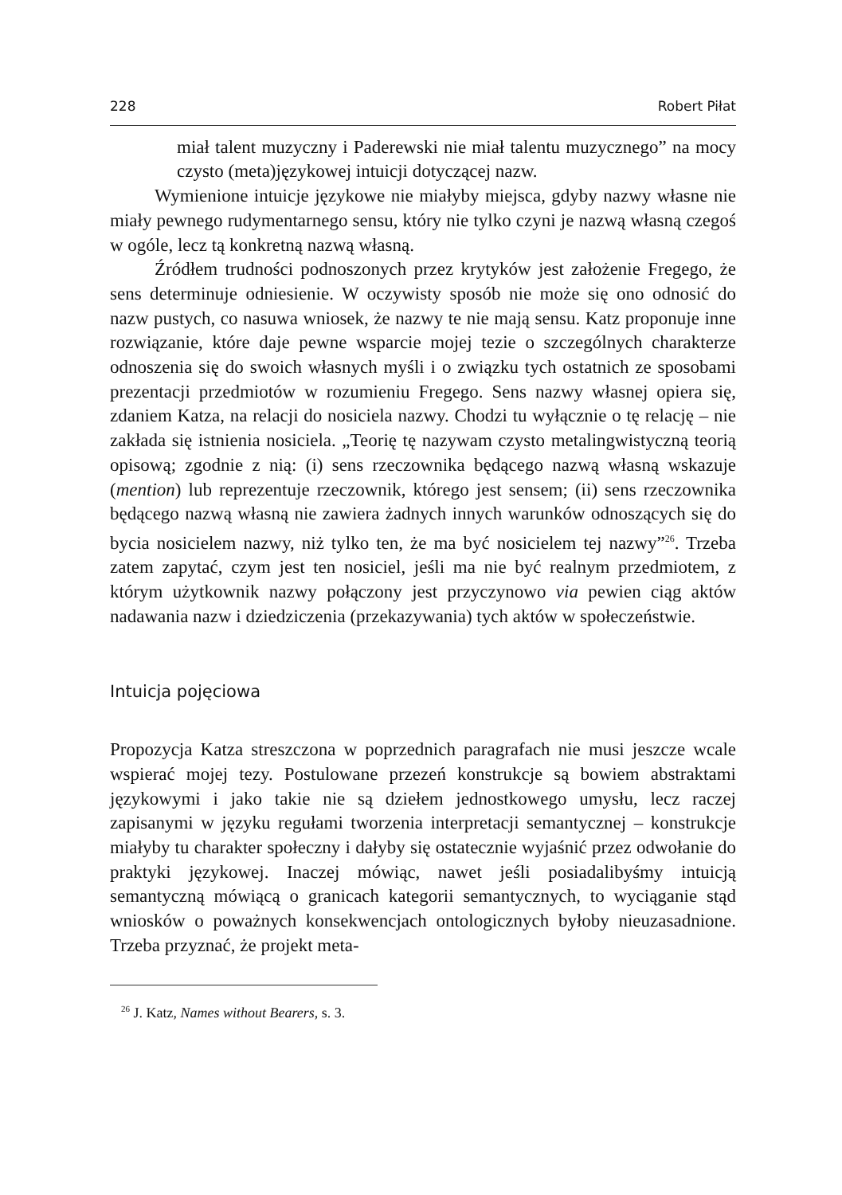228 Robert Piłat
miał talent muzyczny i Paderewski nie miał talentu muzycznego” na mocy czysto (meta)językowej intuicji dotyczącej nazw.
Wymienione intuicje językowe nie miałyby miejsca, gdyby nazwy własne nie miały pewnego rudymentarnego sensu, który nie tylko czyni je nazwą własną czegoś w ogóle, lecz tą konkretną nazwą własną.
Źródłem trudności podnoszonych przez krytyków jest założenie Fregego, że sens determinuje odniesienie. W oczywisty sposób nie może się ono odnosić do nazw pustych, co nasuwa wniosek, że nazwy te nie mają sensu. Katz proponuje inne rozwiązanie, które daje pewne wsparcie mojej tezie o szczególnych charakterze odnoszenia się do swoich własnych myśli i o związku tych ostatnich ze sposobami prezentacji przedmiotów w rozumieniu Fregego. Sens nazwy własnej opiera się, zdaniem Katza, na relacji do nosiciela nazwy. Chodzi tu wyłącznie o tę relację – nie zakłada się istnienia nosiciela. „Teorię tę nazywam czysto metalingwistyczną teorią opisową; zgodnie z nią: (i) sens rzeczownika będącego nazwą własną wskazuje (mention) lub reprezentuje rzeczownik, którego jest sensem; (ii) sens rzeczownika będącego nazwą własną nie zawiera żadnych innych warunków odnoszących się do bycia nosicielem nazwy, niż tylko ten, że ma być nosicielem tej nazwy”<sup>26</sup>. Trzeba zatem zapytać, czym jest ten nosiciel, jeśli ma nie być realnym przedmiotem, z którym użytkownik nazwy połączony jest przyczynowo via pewien ciąg aktów nadawania nazw i dziedziczenia (przekazywania) tych aktów w społeczeństwie.
Intuicja pojęciowa
Propozycja Katza streszczona w poprzednich paragrafach nie musi jeszcze wcale wspierać mojej tezy. Postulowane przezeń konstrukcje są bowiem abstraktami językowymi i jako takie nie są dziełem jednostkowego umysłu, lecz raczej zapisanymi w języku regułami tworzenia interpretacji semantycznej – konstrukcje miałyby tu charakter społeczny i dałyby się ostatecznie wyjaśnić przez odwołanie do praktyki językowej. Inaczej mówiąc, nawet jeśli posiadalibyśmy intuicją semantyczną mówiącą o granicach kategorii semantycznych, to wyciąganie stąd wniosków o poważnych konsekwencjach ontologicznych byłoby nieuzasadnione. Trzeba przyznać, że projekt meta-
<sup>26</sup> J. Katz, Names without Bearers, s. 3.